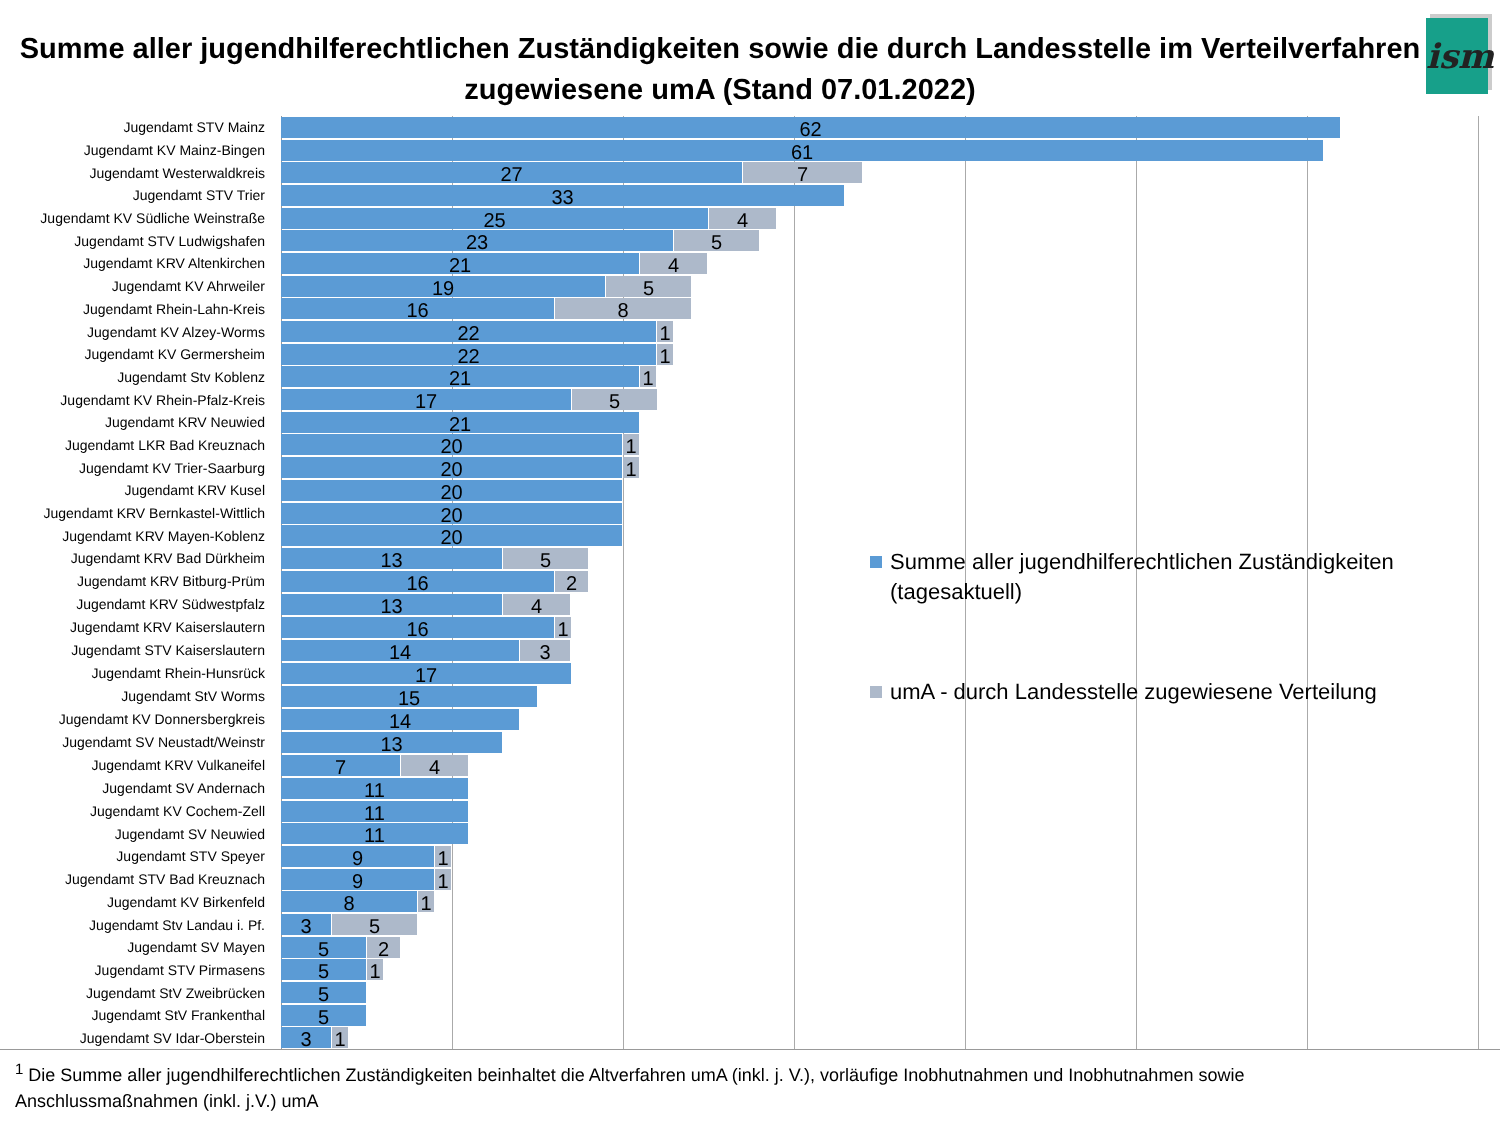Summe aller jugendhilferechtlichen Zuständigkeiten sowie die durch Landesstelle im Verteilverfahren zugewiesene umA (Stand 07.01.2022)
ism
Jugendamt STV Mainz 62
Jugendamt KV Mainz-Bingen 61
Jugendamt Westerwaldkreis 27 7
Jugendamt STV Trier 33
Jugendamt KV Südliche Weinstraße 25 4
Jugendamt STV Ludwigshafen 23 5
Jugendamt KRV Altenkirchen 21 4
Jugendamt KV Ahrweiler 19 5
Jugendamt Rhein-Lahn-Kreis 16 8
Jugendamt KV Alzey-Worms 22 1
Jugendamt KV Germersheim 22 1
Jugendamt Stv Koblenz 21 1
Jugendamt KV Rhein-Pfalz-Kreis 17 5
Jugendamt KRV Neuwied 21
Jugendamt LKR Bad Kreuznach 20 1
Jugendamt KV Trier-Saarburg 20 1
Jugendamt KRV Kusel 20
Jugendamt KRV Bernkastel-Wittlich 20
Jugendamt KRV Mayen-Koblenz 20
Jugendamt KRV Bad Dürkheim 13 5
Jugendamt KRV Bitburg-Prüm 16 2
Jugendamt KRV Südwestpfalz 13 4
Jugendamt KRV Kaiserslautern 16 1
Jugendamt STV Kaiserslautern 14 3
Jugendamt Rhein-Hunsrück 17
Jugendamt StV Worms 15
Jugendamt KV Donnersbergkreis 14
Jugendamt SV Neustadt/Weinstr 13
Jugendamt KRV Vulkaneifel 7 4
Jugendamt SV Andernach 11
Jugendamt KV Cochem-Zell 11
Jugendamt SV Neuwied 11
Jugendamt STV Speyer 9 1
Jugendamt STV Bad Kreuznach 9 1
Jugendamt KV Birkenfeld 8 1
Jugendamt Stv Landau i. Pf. 3 5
Jugendamt SV Mayen 5 2
Jugendamt STV Pirmasens 5 1
Jugendamt StV Zweibrücken 5
Jugendamt StV Frankenthal 5
Jugendamt SV Idar-Oberstein 3 1
Summe aller jugendhilferechtlichen Zuständigkeiten (tagesaktuell)
umA - durch Landesstelle zugewiesene Verteilung
<sup>1</sup> Die Summe aller jugendhilferechtlichen Zuständigkeiten beinhaltet die Altverfahren umA (inkl. j. V.), vorläufige Inobhutnahmen und Inobhutnahmen sowie Anschlussmaßnahmen (inkl. j.V.) umA